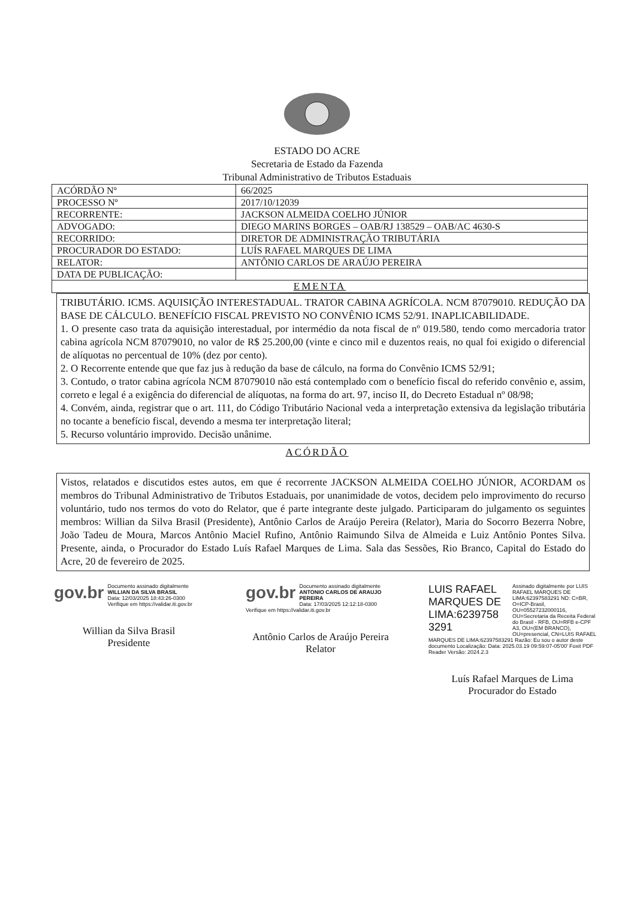ESTADO DO ACRE
Secretaria de Estado da Fazenda
Tribunal Administrativo de Tributos Estaduais
| ACÓRDÃO Nº | 66/2025 |
| PROCESSO Nº | 2017/10/12039 |
| RECORRENTE: | JACKSON ALMEIDA COELHO JÚNIOR |
| ADVOGADO: | DIEGO MARINS BORGES – OAB/RJ 138529 – OAB/AC 4630-S |
| RECORRIDO: | DIRETOR DE ADMINISTRAÇÃO TRIBUTÁRIA |
| PROCURADOR DO ESTADO: | LUÍS RAFAEL MARQUES DE LIMA |
| RELATOR: | ANTÔNIO CARLOS DE ARAÚJO PEREIRA |
| DATA DE PUBLICAÇÃO: | |
| EMENTA | |
TRIBUTÁRIO. ICMS. AQUISIÇÃO INTERESTADUAL. TRATOR CABINA AGRÍCOLA. NCM 87079010. REDUÇÃO DA BASE DE CÁLCULO. BENEFÍCIO FISCAL PREVISTO NO CONVÊNIO ICMS 52/91. INAPLICABILIDADE.
1. O presente caso trata da aquisição interestadual, por intermédio da nota fiscal de nº 019.580, tendo como mercadoria trator cabina agrícola NCM 87079010, no valor de R$ 25.200,00 (vinte e cinco mil e duzentos reais, no qual foi exigido o diferencial de alíquotas no percentual de 10% (dez por cento).
2. O Recorrente entende que que faz jus à redução da base de cálculo, na forma do Convênio ICMS 52/91;
3. Contudo, o trator cabina agrícola NCM 87079010 não está contemplado com o benefício fiscal do referido convênio e, assim, correto e legal é a exigência do diferencial de alíquotas, na forma do art. 97, inciso II, do Decreto Estadual nº 08/98;
4. Convém, ainda, registrar que o art. 111, do Código Tributário Nacional veda a interpretação extensiva da legislação tributária no tocante a benefício fiscal, devendo a mesma ter interpretação literal;
5. Recurso voluntário improvido. Decisão unânime.
ACÓRDÃO
Vistos, relatados e discutidos estes autos, em que é recorrente JACKSON ALMEIDA COELHO JÚNIOR, ACORDAM os membros do Tribunal Administrativo de Tributos Estaduais, por unanimidade de votos, decidem pelo improvimento do recurso voluntário, tudo nos termos do voto do Relator, que é parte integrante deste julgado. Participaram do julgamento os seguintes membros: Willian da Silva Brasil (Presidente), Antônio Carlos de Araújo Pereira (Relator), Maria do Socorro Bezerra Nobre, João Tadeu de Moura, Marcos Antônio Maciel Rufino, Antônio Raimundo Silva de Almeida e Luiz Antônio Pontes Silva. Presente, ainda, o Procurador do Estado Luís Rafael Marques de Lima. Sala das Sessões, Rio Branco, Capital do Estado do Acre, 20 de fevereiro de 2025.
gov.br Documento assinado digitalmente
WILLIAN DA SILVA BRASIL
Data: 12/03/2025 18:43:26-0300
Verifique em https://validar.iti.gov.br
Willian da Silva Brasil
Presidente
gov.br Documento assinado digitalmente
ANTONIO CARLOS DE ARAUJO PEREIRA
Data: 17/03/2025 12:12:18-0300
Verifique em https://validar.iti.gov.br
Antônio Carlos de Araújo Pereira
Relator
LUIS RAFAEL MARQUES DE LIMA:6239758 3291 Assinado digitalmente por LUIS RAFAEL MARQUES DE LIMA:62397583291 ND: C=BR, O=ICP-Brasil, OU=05527232000116, OU=Secretaria da Receita Federal do Brasil - RFB, OU=RFB e-CPF A3, OU=(EM BRANCO), OU=presencial, CN=LUIS RAFAEL MARQUES DE LIMA:62397583291 Razão: Eu sou o autor deste documento Localização: Data: 2025.03.19 09:59:07-05'00' Foxit PDF Reader Versão: 2024.2.3
Luís Rafael Marques de Lima
Procurador do Estado